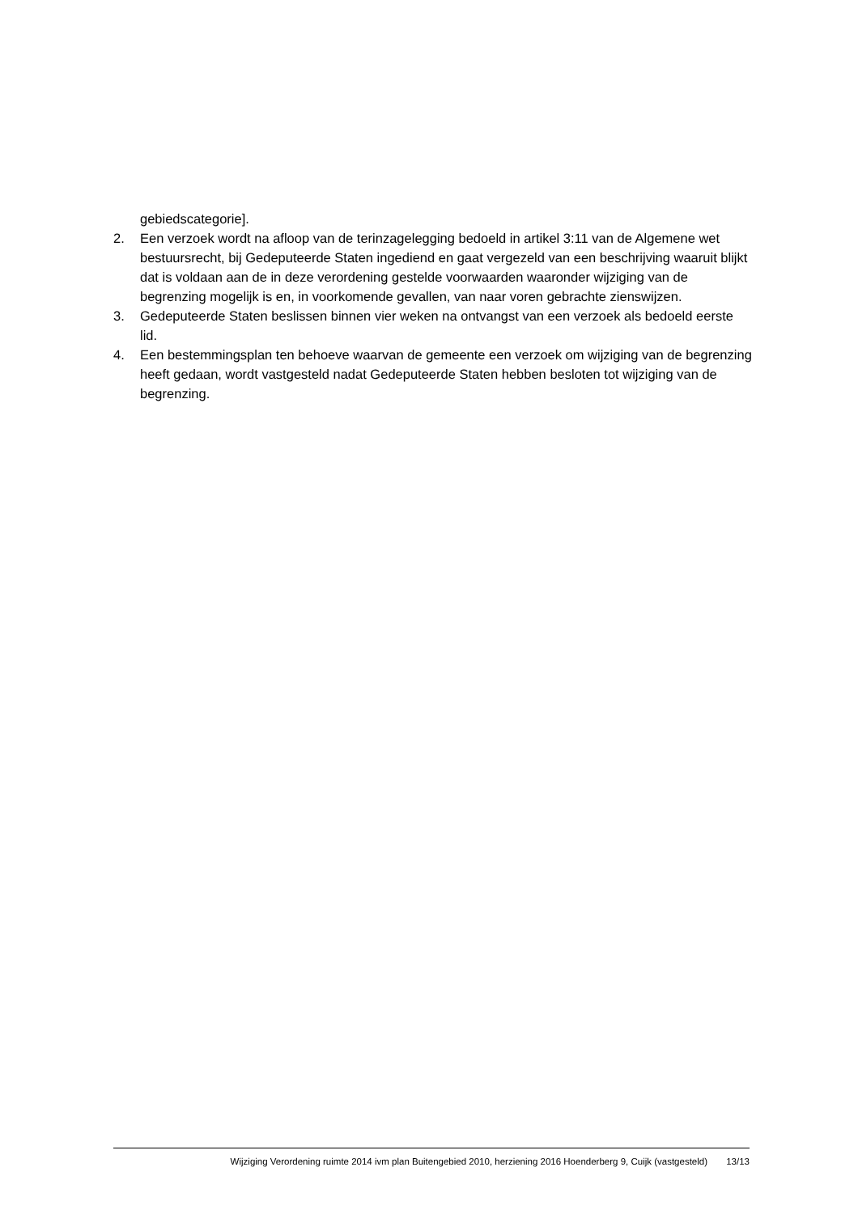gebiedscategorie].
2. Een verzoek wordt na afloop van de terinzagelegging bedoeld in artikel 3:11 van de Algemene wet bestuursrecht, bij Gedeputeerde Staten ingediend en gaat vergezeld van een beschrijving waaruit blijkt dat is voldaan aan de in deze verordening gestelde voorwaarden waaronder wijziging van de begrenzing mogelijk is en, in voorkomende gevallen, van naar voren gebrachte zienswijzen.
3. Gedeputeerde Staten beslissen binnen vier weken na ontvangst van een verzoek als bedoeld eerste lid.
4. Een bestemmingsplan ten behoeve waarvan de gemeente een verzoek om wijziging van de begrenzing heeft gedaan, wordt vastgesteld nadat Gedeputeerde Staten hebben besloten tot wijziging van de begrenzing.
Wijziging Verordening ruimte 2014 ivm plan Buitengebied 2010, herziening 2016 Hoenderberg 9, Cuijk (vastgesteld) 13/13